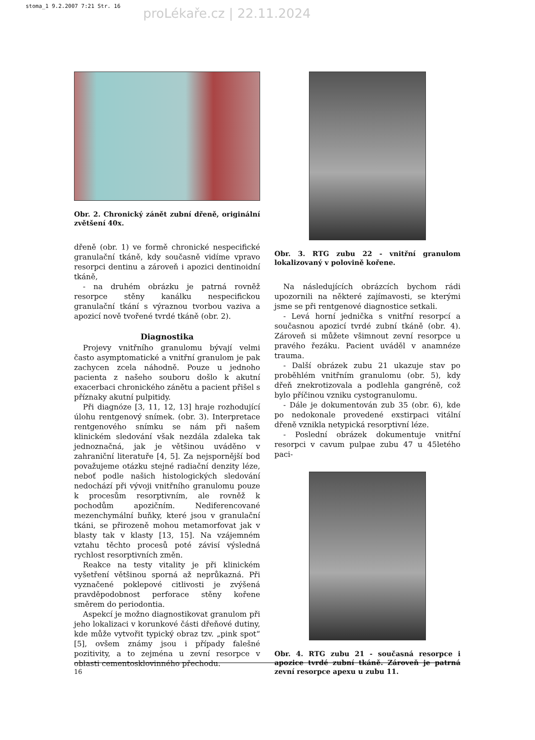stoma_1 9.2.2007 7:21 Str. 16 proLékaře.cz | 22.11.2024
Obr. 2. Chronický zánět zubní dřeně, originální zvětšení 40x.
dřeně (obr. 1) ve formě chronické nespecifické granulační tkáně, kdy současně vidíme vpravo resorpci dentinu a zároveň i apozici dentinoidní tkáně,
- na druhém obrázku je patrná rovněž resorpce stěny kanálku nespecifickou granulační tkání s výraznou tvorbou vaziva a apozicí nově tvořené tvrdé tkáně (obr. 2).
Diagnostika
Projevy vnitřního granulomu bývají velmi často asymptomatické a vnitřní granulom je pak zachycen zcela náhodně. Pouze u jednoho pacienta z našeho souboru došlo k akutní exacerbaci chronického zánětu a pacient přišel s příznaky akutní pulpitidy.
Při diagnóze [3, 11, 12, 13] hraje rozhodující úlohu rentgenový snímek. (obr. 3). Interpretace rentgenového snímku se nám při našem klinickém sledování však nezdála zdaleka tak jednoznačná, jak je většinou uváděno v zahraniční literatuře [4, 5]. Za nejspornější bod považujeme otázku stejné radiační denzity léze, neboť podle našich histologických sledování nedochází při vývoji vnitřního granulomu pouze k procesům resorptivním, ale rovněž k pochodům apozičním. Nediferencované mezenchymální buňky, které jsou v granulační tkáni, se přirozeně mohou metamorfovat jak v blasty tak v klasty [13, 15]. Na vzájemném vztahu těchto procesů poté závisí výsledná rychlost resorptivních změn.
Reakce na testy vitality je při klinickém vyšetření většinou sporná až neprůkazná. Při vyznačené poklepové citlivosti je zvýšená pravděpodobnost perforace stěny kořene směrem do periodontia.
Aspekcí je možno diagnostikovat granulom při jeho lokalizaci v korunkové části dřeňové dutiny, kde může vytvořit typický obraz tzv. „pink spot“ [5], ovšem známy jsou i případy falešné pozitivity, a to zejména u zevní resorpce v oblasti cementosklovinného přechodu.
Obr. 3. RTG zubu 22 - vnitřní granulom lokalizovaný v polovině kořene.
Na následujících obrázcích bychom rádi upozornili na některé zajímavosti, se kterými jsme se při rentgenové diagnostice setkali.
- Levá horní jednička s vnitřní resorpcí a současnou apozicí tvrdé zubní tkáně (obr. 4). Zároveň si můžete všimnout zevní resorpce u pravého řezáku. Pacient uváděl v anamnéze trauma.
- Další obrázek zubu 21 ukazuje stav po proběhlém vnitřním granulomu (obr. 5), kdy dřeň znekrotizovala a podlehla gangréně, což bylo příčinou vzniku cystogranulomu.
- Dále je dokumentován zub 35 (obr. 6), kde po nedokonale provedené exstirpaci vitální dřeně vznikla netypická resorptivní léze.
- Poslední obrázek dokumentuje vnitřní resorpci v cavum pulpae zubu 47 u 45letého paci-
Obr. 4. RTG zubu 21 - současná resorpce i apozice tvrdé zubní tkáně. Zároveň je patrná zevní resorpce apexu u zubu 11.
16